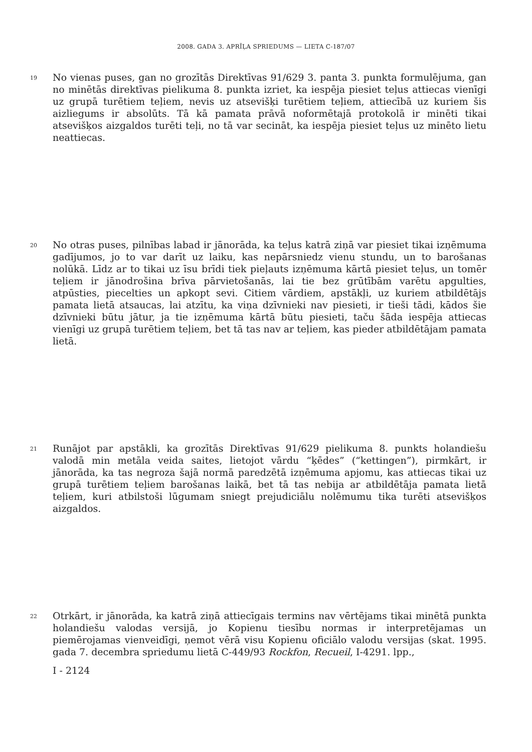2008. GADA 3. APRĪĻA SPRIEDUMS — LIETA C-187/07
19
No vienas puses, gan no grozītās Direktīvas 91/629 3. panta 3. punkta formulējuma, gan no minētās direktīvas pielikuma 8. punkta izriet, ka iespēja piesiet teļus attiecas vienīgi uz grupā turētiem teļiem, nevis uz atsevišķi turētiem teļiem, attiecībā uz kuriem šis aizliegums ir absolūts. Tā kā pamata prāvā noformētajā protokolā ir minēti tikai atsevišķos aizgaldos turēti teļi, no tā var secināt, ka iespēja piesiet teļus uz minēto lietu neattiecas.
20
No otras puses, pilnības labad ir jānorāda, ka teļus katrā ziņā var piesiet tikai izņēmuma gadījumos, jo to var darīt uz laiku, kas nepārsniedz vienu stundu, un to barošanas nolūkā. Līdz ar to tikai uz īsu brīdi tiek pieļauts izņēmuma kārtā piesiet teļus, un tomēr teļiem ir jānodrošina brīva pārvietošanās, lai tie bez grūtībām varētu apgulties, atpūsties, piecelties un apkopt sevi. Citiem vārdiem, apstākļi, uz kuriem atbildētājs pamata lietā atsaucas, lai atzītu, ka viņa dzīvnieki nav piesieti, ir tieši tādi, kādos šie dzīvnieki būtu jātur, ja tie izņēmuma kārtā būtu piesieti, taču šāda iespēja attiecas vienīgi uz grupā turētiem teļiem, bet tā tas nav ar teļiem, kas pieder atbildētājam pamata lietā.
21
Runājot par apstākli, ka grozītās Direktīvas 91/629 pielikuma 8. punkts holandiešu valodā min metāla veida saites, lietojot vārdu “ķēdes” (“kettingen”), pirmkārt, ir jānorāda, ka tas negroza šajā normā paredzētā izņēmuma apjomu, kas attiecas tikai uz grupā turētiem teļiem barošanas laikā, bet tā tas nebija ar atbildētāja pamata lietā teļiem, kuri atbilstoši lūgumam sniegt prejudiciālu nolēmumu tika turēti atsevišķos aizgaldos.
22
Otrkārt, ir jānorāda, ka katrā ziņā attiecīgais termins nav vērtējams tikai minētā punkta holandiešu valodas versijā, jo Kopienu tiesību normas ir interpretējamas un piemērojamas vienveidīgi, ņemot vērā visu Kopienu oficiālo valodu versijas (skat. 1995. gada 7. decembra spriedumu lietā C-449/93 Rockfon, Recueil, I-4291. lpp.,
I - 2124